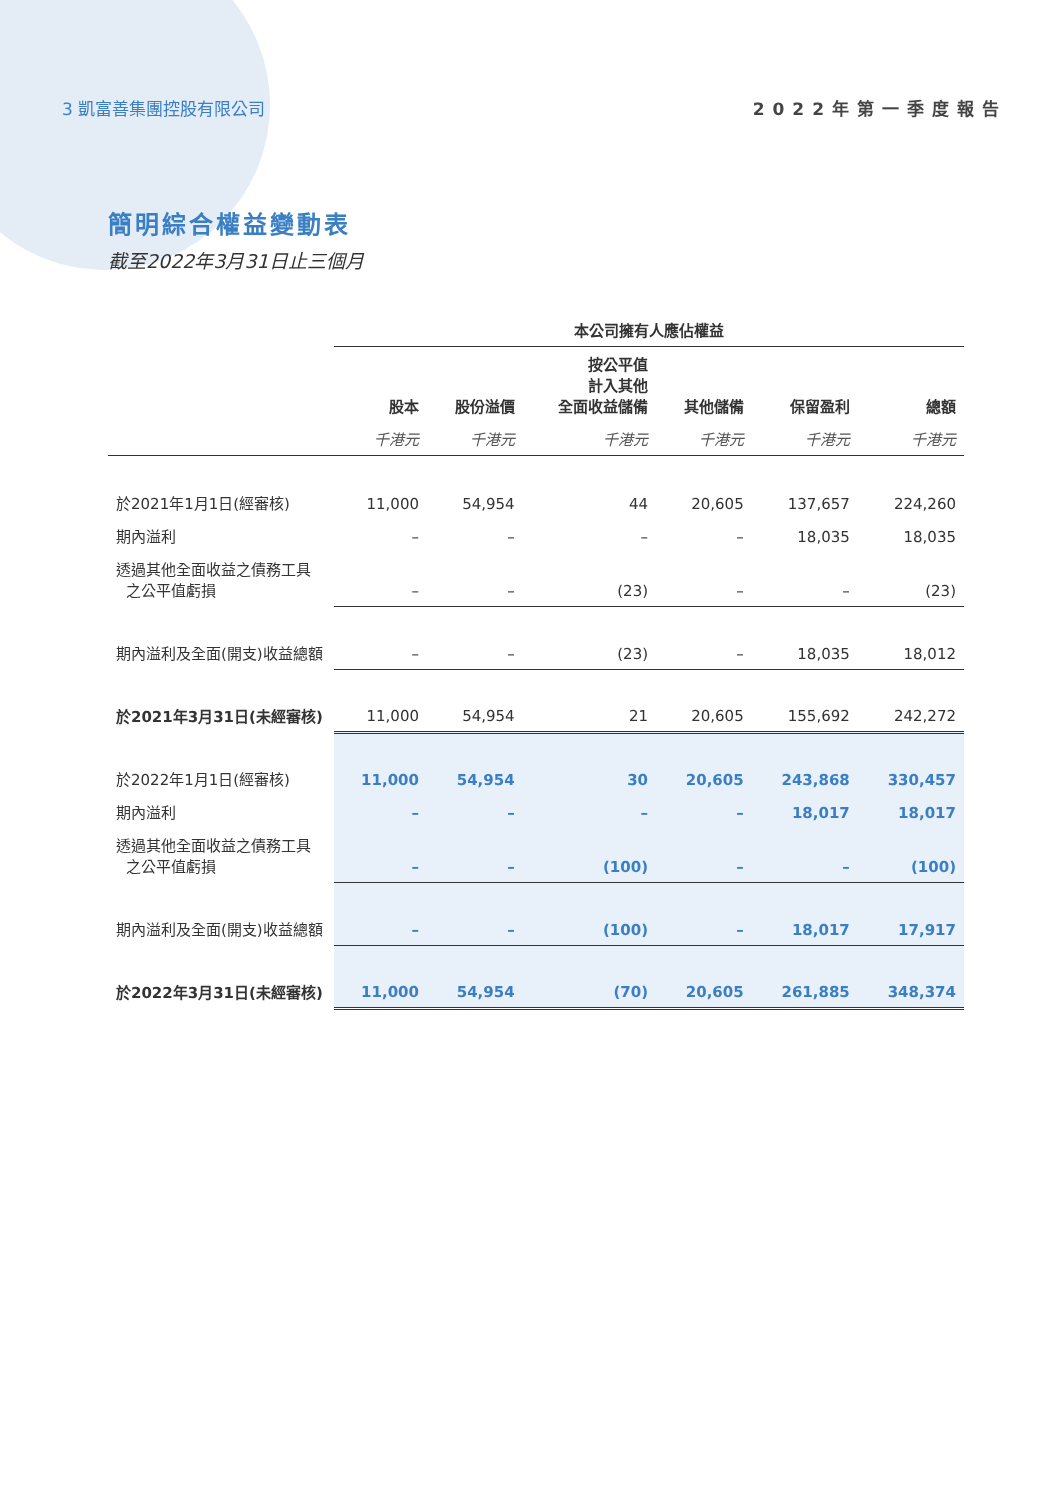3 凱富善集團控股有限公司 2022年第一季度報告
簡明綜合權益變動表
截至2022年3月31日止三個月
| | 本公司擁有人應佔權益 | | | | | |
| --- | --- | --- | --- | --- | --- | --- |
| | 股本 | 股份溢價 | 按公平值 計入其他 全面收益儲備 | 其他儲備 | 保留盈利 | 總額 |
| | 千港元 | 千港元 | 千港元 | 千港元 | 千港元 | 千港元 |
| 於2021年1月1日(經審核) | 11,000 | 54,954 | 44 | 20,605 | 137,657 | 224,260 |
| 期內溢利 | – | – | – | – | 18,035 | 18,035 |
| 透過其他全面收益之債務工具 之公平值虧損 | – | – | (23) | – | – | (23) |
| 期內溢利及全面(開支)收益總額 | – | – | (23) | – | 18,035 | 18,012 |
| 於2021年3月31日(未經審核) | 11,000 | 54,954 | 21 | 20,605 | 155,692 | 242,272 |
| 於2022年1月1日(經審核) | 11,000 | 54,954 | 30 | 20,605 | 243,868 | 330,457 |
| 期內溢利 | – | – | – | – | 18,017 | 18,017 |
| 透過其他全面收益之債務工具 之公平值虧損 | – | – | (100) | – | – | (100) |
| 期內溢利及全面(開支)收益總額 | – | – | (100) | – | 18,017 | 17,917 |
| 於2022年3月31日(未經審核) | 11,000 | 54,954 | (70) | 20,605 | 261,885 | 348,374 |